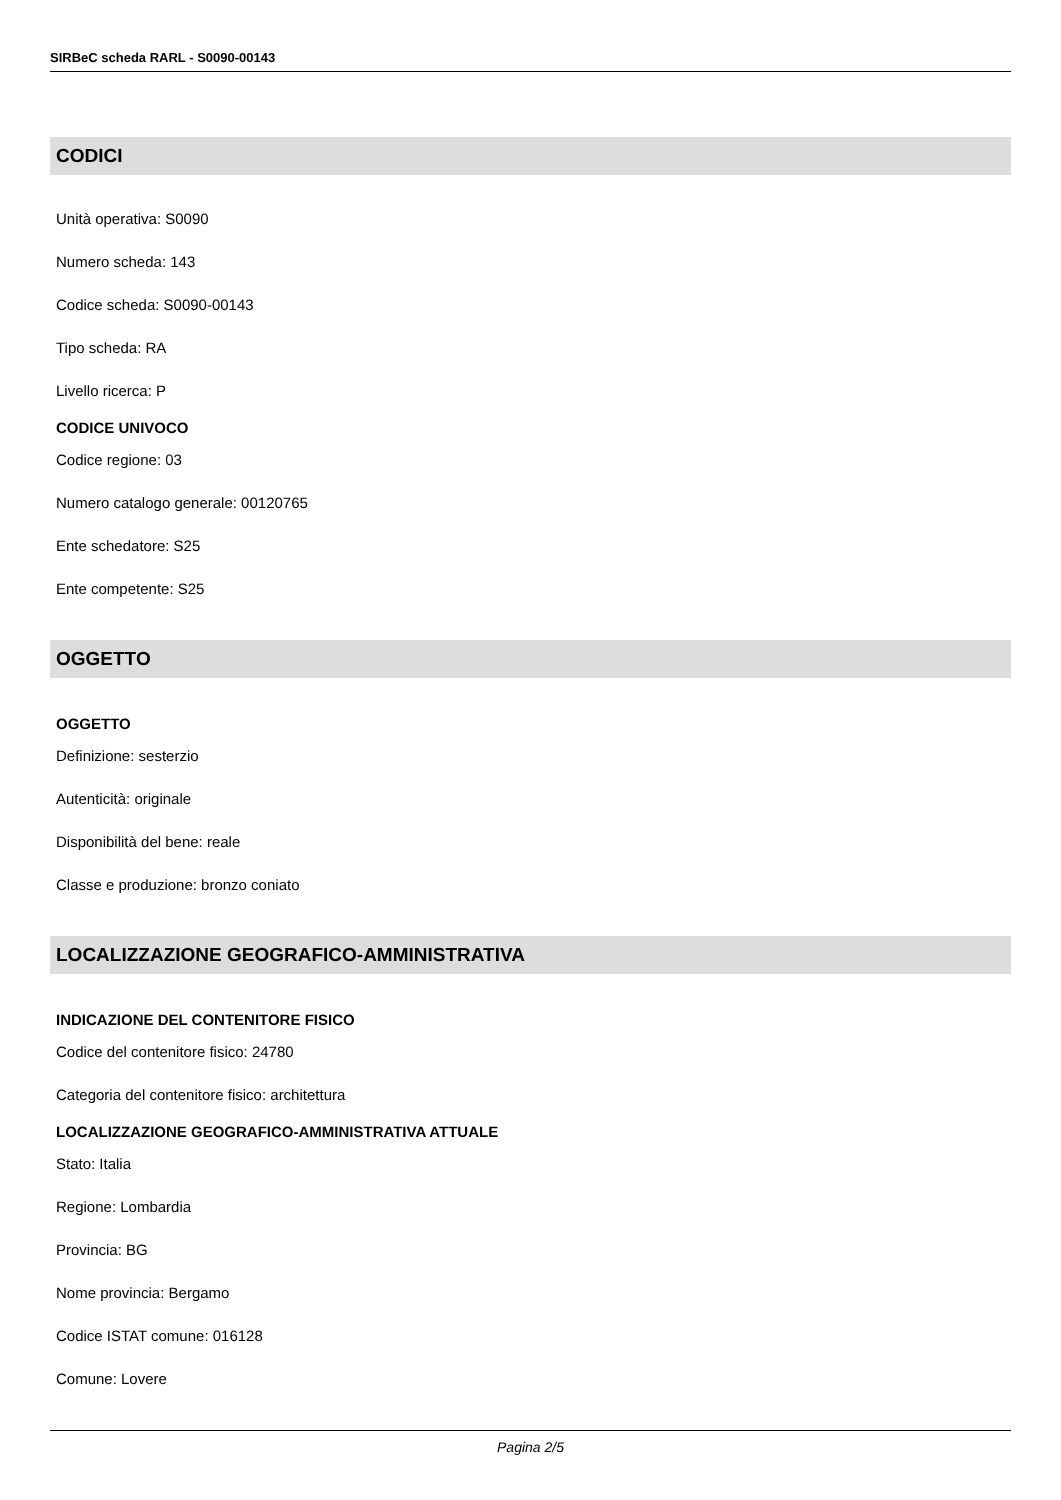SIRBeC scheda RARL - S0090-00143
CODICI
Unità operativa: S0090
Numero scheda: 143
Codice scheda: S0090-00143
Tipo scheda: RA
Livello ricerca: P
CODICE UNIVOCO
Codice regione: 03
Numero catalogo generale: 00120765
Ente schedatore: S25
Ente competente: S25
OGGETTO
OGGETTO
Definizione: sesterzio
Autenticità: originale
Disponibilità del bene: reale
Classe e produzione: bronzo coniato
LOCALIZZAZIONE GEOGRAFICO-AMMINISTRATIVA
INDICAZIONE DEL CONTENITORE FISICO
Codice del contenitore fisico: 24780
Categoria del contenitore fisico: architettura
LOCALIZZAZIONE GEOGRAFICO-AMMINISTRATIVA ATTUALE
Stato: Italia
Regione: Lombardia
Provincia: BG
Nome provincia: Bergamo
Codice ISTAT comune: 016128
Comune: Lovere
Pagina 2/5